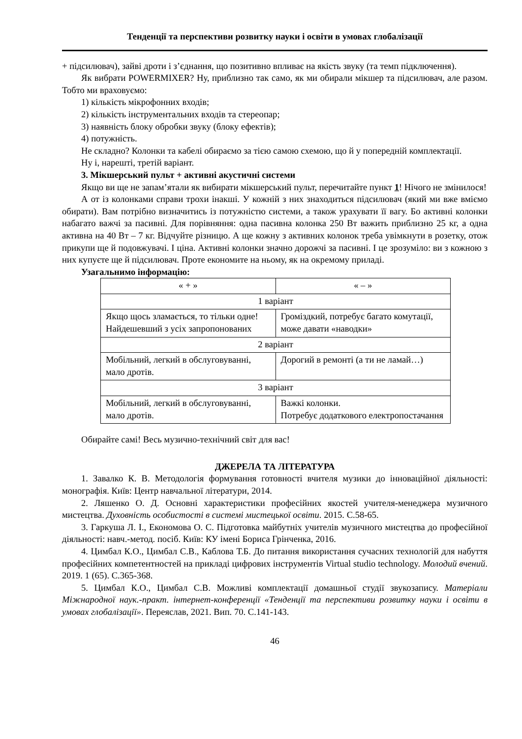Тенденції та перспективи розвитку науки і освіти в умовах глобалізації
+ підсилювач), зайві дроти і з’єднання, що позитивно впливає на якість звуку (та темп підключення).
Як вибрати POWERMIXER? Ну, приблизно так само, як ми обирали мікшер та підсилювач, але разом. Тобто ми враховуємо:
1) кількість мікрофонних входів;
2) кількість інструментальних входів та стереопар;
3) наявність блоку обробки звуку (блоку ефектів);
4) потужність.
Не складно? Колонки та кабелі обираємо за тією самою схемою, що й у попередній комплектації.
Ну і, нарешті, третій варіант.
3. Мікшерський пульт + активні акустичні системи
Якщо ви ще не запам’ятали як вибирати мікшерський пульт, перечитайте пункт 1! Нічого не змінилося!
А от із колонками справи трохи інакші. У кожній з них знаходиться підсилювач (який ми вже вміємо обирати). Вам потрібно визначитись із потужністю системи, а також урахувати її вагу. Бо активні колонки набагато важчі за пасивні. Для порівняння: одна пасивна колонка 250 Вт важить приблизно 25 кг, а одна активна на 40 Вт – 7 кг. Відчуйте різницю. А ще кожну з активних колонок треба увімкнути в розетку, отож прикупи ще й подовжувачі. І ціна. Активні колонки значно дорожчі за пасивні. І це зрозуміло: ви з кожною з них купуєте ще й підсилювач. Проте економите на ньому, як на окремому приладі.
Узагальнимо інформацію:
| « + » | « – » |
| 1 варіант | |
| Якщо щось зламається, то тільки одне! Найдешевший з усіх запропонованих | Громіздкий, потребує багато комутації, може давати «наводки» |
| 2 варіант | |
| Мобільний, легкий в обслуговуванні, мало дротів. | Дорогий в ремонті (а ти не ламай…) |
| 3 варіант | |
| Мобільний, легкий в обслуговуванні, мало дротів. | Важкі колонки. Потребує додаткового електропостачання |
Обирайте самі! Весь музично-технічний світ для вас!
ДЖЕРЕЛА ТА ЛІТЕРАТУРА
1. Завалко К. В. Методологія формування готовності вчителя музики до інноваційної діяльності: монографія. Київ: Центр навчальної літератури, 2014.
2. Ляшенко О. Д. Основні характеристики професійних якостей учителя-менеджера музичного мистецтва. Духовність особистості в системі мистецької освіти. 2015. С.58-65.
3. Гаркуша Л. І., Економова О. С. Підготовка майбутніх учителів музичного мистецтва до професійної діяльності: навч.-метод. посіб. Київ: КУ імені Бориса Грінченка, 2016.
4. Цимбал К.О., Цимбал С.В., Каблова Т.Б. До питання використання сучасних технологій для набуття професійних компетентностей на прикладі цифрових інструментів Virtual studio technology. Молодий вчений. 2019. 1 (65). С.365-368.
5. Цимбал К.О., Цимбал С.В. Можливі комплектації домашньої студії звукозапису. Матеріали Міжнародної наук.-практ. інтернет-конференції «Тенденції та перспективи розвитку науки і освіти в умовах глобалізації». Переяслав, 2021. Вип. 70. С.141-143.
46